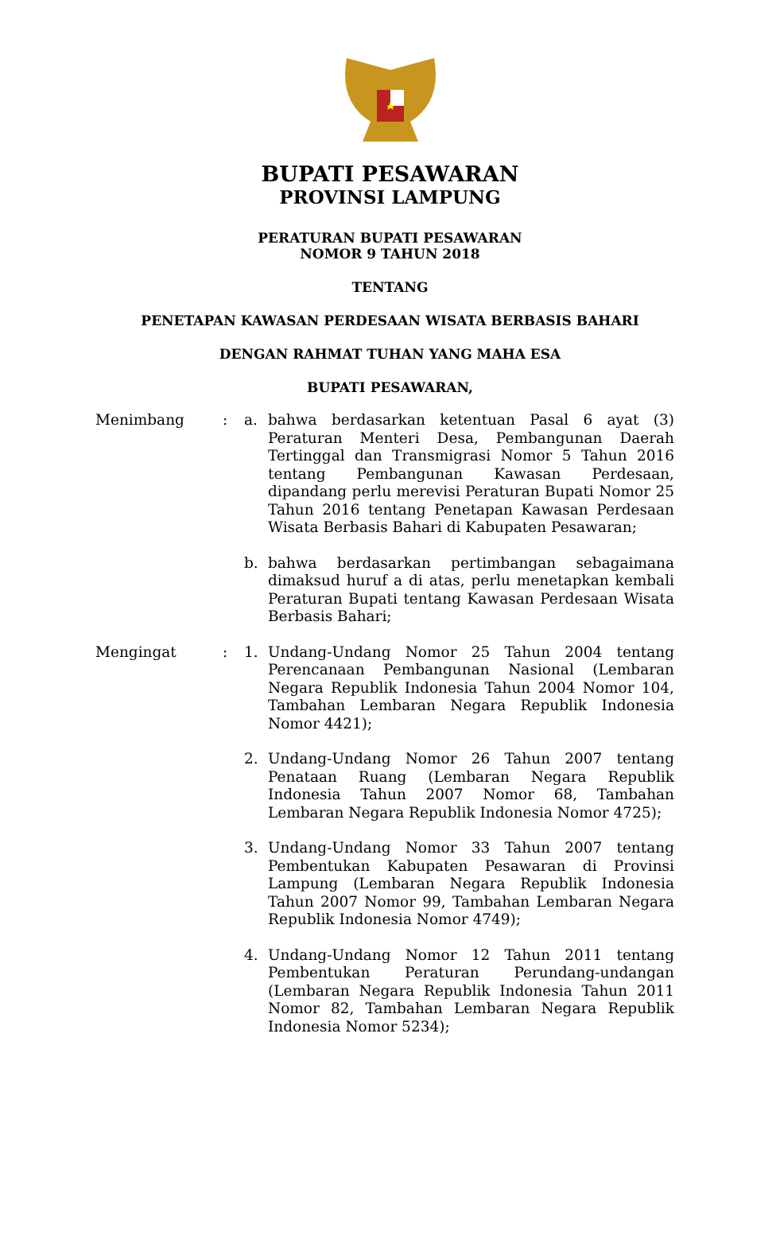BUPATI PESAWARAN
PROVINSI LAMPUNG
PERATURAN BUPATI PESAWARAN
NOMOR 9 TAHUN 2018
TENTANG
PENETAPAN KAWASAN PERDESAAN WISATA BERBASIS BAHARI
DENGAN RAHMAT TUHAN YANG MAHA ESA
BUPATI PESAWARAN,
| Menimbang | : | a. | bahwa berdasarkan ketentuan Pasal 6 ayat (3) Peraturan Menteri Desa, Pembangunan Daerah Tertinggal dan Transmigrasi Nomor 5 Tahun 2016 tentang Pembangunan Kawasan Perdesaan, dipandang perlu merevisi Peraturan Bupati Nomor 25 Tahun 2016 tentang Penetapan Kawasan Perdesaan Wisata Berbasis Bahari di Kabupaten Pesawaran; |
| | | b. | bahwa berdasarkan pertimbangan sebagaimana dimaksud huruf a di atas, perlu menetapkan kembali Peraturan Bupati tentang Kawasan Perdesaan Wisata Berbasis Bahari; |
| Mengingat | : | 1. | Undang-Undang Nomor 25 Tahun 2004 tentang Perencanaan Pembangunan Nasional (Lembaran Negara Republik Indonesia Tahun 2004 Nomor 104, Tambahan Lembaran Negara Republik Indonesia Nomor 4421); |
| | | 2. | Undang-Undang Nomor 26 Tahun 2007 tentang Penataan Ruang (Lembaran Negara Republik Indonesia Tahun 2007 Nomor 68, Tambahan Lembaran Negara Republik Indonesia Nomor 4725); |
| | | 3. | Undang-Undang Nomor 33 Tahun 2007 tentang Pembentukan Kabupaten Pesawaran di Provinsi Lampung (Lembaran Negara Republik Indonesia Tahun 2007 Nomor 99, Tambahan Lembaran Negara Republik Indonesia Nomor 4749); |
| | | 4. | Undang-Undang Nomor 12 Tahun 2011 tentang Pembentukan Peraturan Perundang-undangan (Lembaran Negara Republik Indonesia Tahun 2011 Nomor 82, Tambahan Lembaran Negara Republik Indonesia Nomor 5234); |